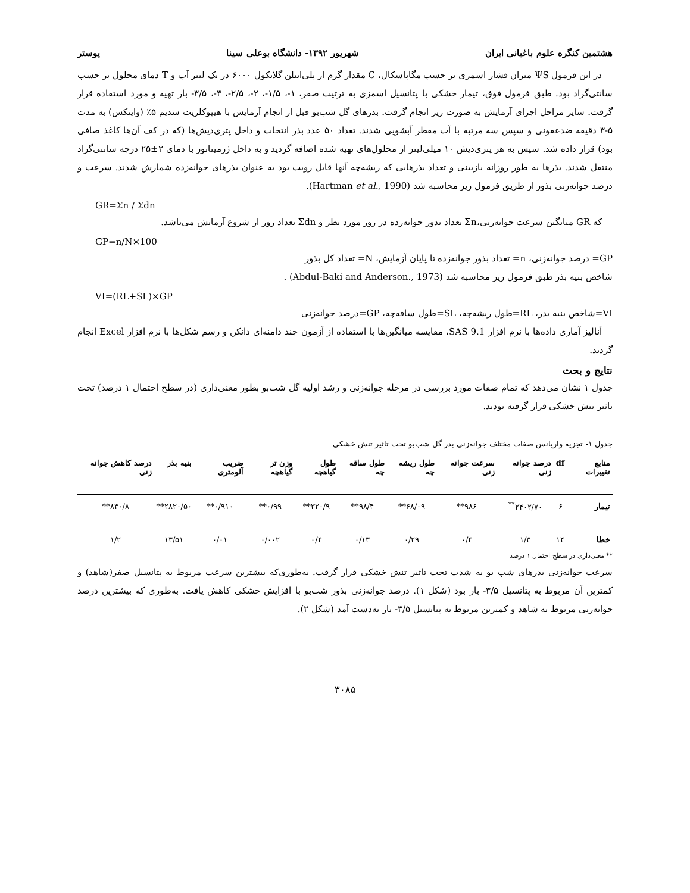هشتمین کنگره علوم باغبانی ایران شهریور ۱۳۹۲- دانشگاه بوعلی سینا پوستر
در این فرمول ΨS میزان فشار اسمزی بر حسب مگاپاسکال، C مقدار گرم از پلی‌اتیلن گلایکول ۶۰۰۰ در یک لیتر آب و T دمای محلول بر حسب سانتی‌گراد بود. طبق فرمول فوق، تیمار خشکی با پتانسیل اسمزی به ترتیب صفر، ۱-، ۱/۵-، ۲-، ۲/۵-، ۳-، ۳/۵- بار تهیه و مورد استفاده قرار گرفت. سایر مراحل اجرای آزمایش به صورت زیر انجام گرفت. بذرهای گل شب‌بو قبل از انجام آزمایش با هیپوکلریت سدیم ۵٪ (وایتکس) به مدت ۵-۳ دقیقه ضدعفونی و سپس سه مرتبه با آب مقطر آبشویی شدند. تعداد ۵۰ عدد بذر انتخاب و داخل پتری‌دیش‌ها (که در کف آن‌ها کاغذ صافی بود) قرار داده شد. سپس به هر پتری‌دیش ۱۰ میلی‌لیتر از محلول‌های تهیه شده اضافه گردید و به داخل ژرمیناتور با دمای ۲±۲۵ درجه سانتی‌گراد منتقل شدند. بذرها به طور روزانه بازبینی و تعداد بذرهایی که ریشه‌چه آنها قابل رویت بود به عنوان بذرهای جوانه‌زده شمارش شدند. سرعت و درصد جوانه‌زنی بذور از طریق فرمول زیر محاسبه شد (Hartman et al., 1990).
GR=Σn / Σdn
که GR میانگین سرعت جوانه‌زنی،Σn تعداد بذور جوانه‌زده در روز مورد نظر و Σdn تعداد روز از شروع آزمایش می‌باشد.
GP=n/N×100
GP= درصد جوانه‌زنی، n= تعداد بذور جوانه‌زده تا پایان آزمایش، N= تعداد کل بذور
شاخص بنیه بذر طبق فرمول زیر محاسبه شد (Abdul-Baki and Anderson., 1973) .
VI=(RL+SL)×GP
VI=شاخص بنیه بذر، RL=طول ریشه‌چه، SL=طول ساقه‌چه، GP=درصد جوانه‌زنی
آنالیز آماری داده‌ها با نرم افزار SAS 9.1، مقایسه میانگین‌ها با استفاده از آزمون چند دامنه‌ای دانکن و رسم شکل‌ها با نرم افزار Excel انجام گردید.
نتایج و بحث
جدول ۱ نشان می‌دهد که تمام صفات مورد بررسی در مرحله جوانه‌زنی و رشد اولیه گل شب‌بو بطور معنی‌داری (در سطح احتمال ۱ درصد) تحت تاثیر تنش خشکی قرار گرفته بودند.
جدول ۱- تجزیه واریانس صفات مختلف جوانه‌زنی بذر گل شب‌بو تحت تاثیر تنش خشکی
| منابع تغییرات | df | درصد جوانه زنی | سرعت جوانه زنی | طول ریشه چه | طول ساقه چه | طول گیاهچه | وزن تر گیاهچه | ضریب آلومتری | بنیه بذر | درصد کاهش جوانه زنی |
| --- | --- | --- | --- | --- | --- | --- | --- | --- | --- | --- |
| تیمار | ۶ | ۲۴۰۲/۷۰<sup>**</sup> | ۹۸۶** | ۶۸/۰۹** | ۹۸/۴** | ۳۲۰/۹** | ۰/۹۹** | ۰/۹۱۰** | ۲۸۲۰/۵۰** | ۸۴۰/۸** |
| خطا | ۱۴ | ۱/۳ | ۰/۴ | ۰/۲۹ | ۰/۱۳ | ۰/۴ | ۰/۰۰۲ | ۰/۰۱ | ۱۳/۵۱ | ۱/۲ |
** معنی‌داری در سطح احتمال ۱ درصد
سرعت جوانه‌زنی بذرهای شب بو به شدت تحت تاثیر تنش خشکی قرار گرفت. به‌طوری‌که بیشترین سرعت مربوط به پتانسیل صفر(شاهد) و کمترین آن مربوط به پتانسیل ۳/۵- بار بود (شکل ۱). درصد جوانه‌زنی بذور شب‌بو با افزایش خشکی کاهش یافت. به‌طوری که بیشترین درصد جوانه‌زنی مربوط به شاهد و کمترین مربوط به پتانسیل ۳/۵- بار به‌دست آمد (شکل ۲).
۳۰۸۵